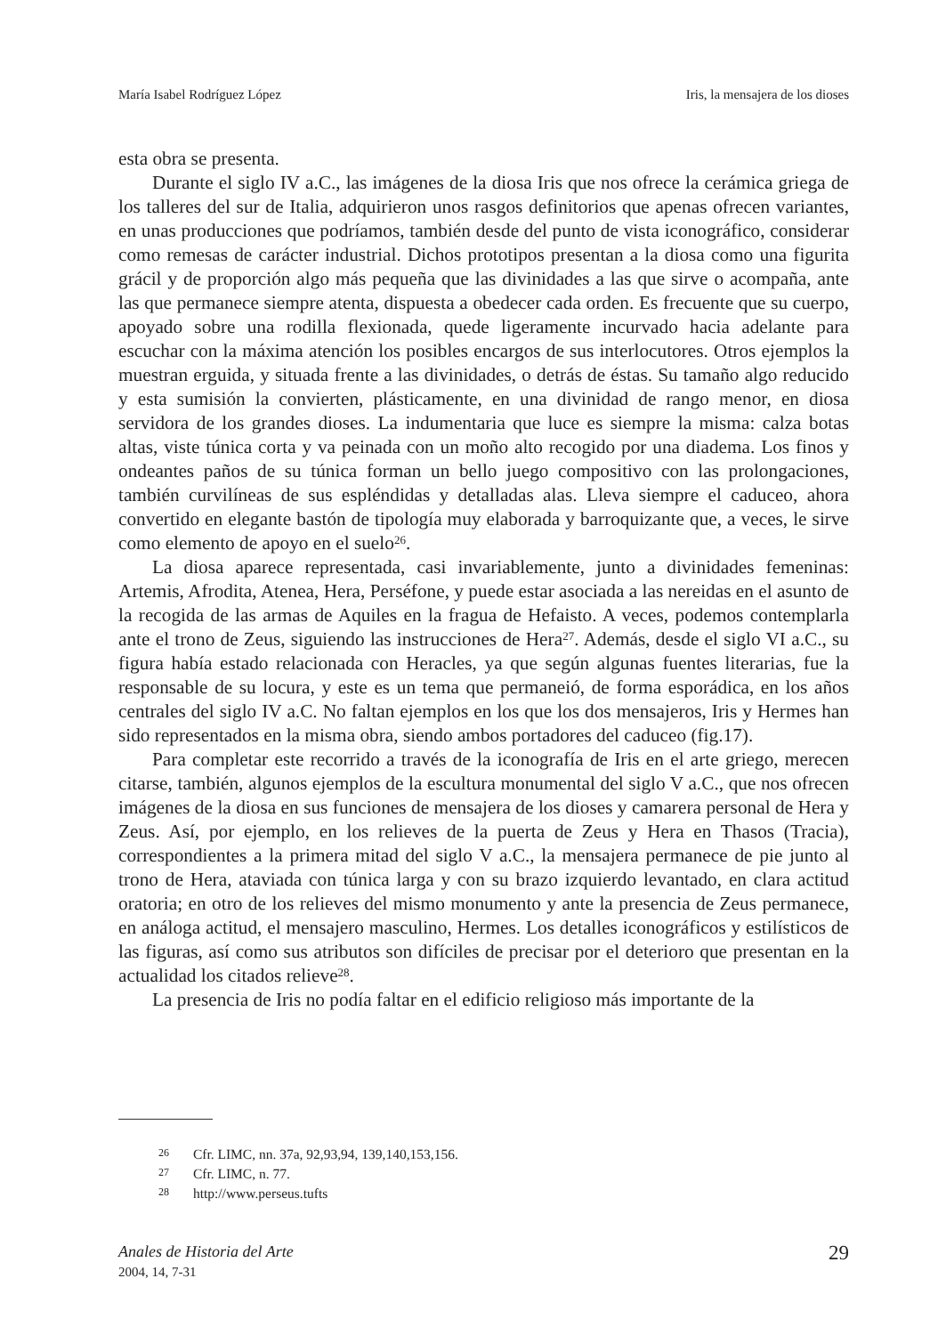María Isabel Rodríguez López Iris, la mensajera de los dioses
esta obra se presenta.
Durante el siglo IV a.C., las imágenes de la diosa Iris que nos ofrece la cerámica griega de los talleres del sur de Italia, adquirieron unos rasgos definitorios que apenas ofrecen variantes, en unas producciones que podríamos, también desde del punto de vista iconográfico, considerar como remesas de carácter industrial. Dichos prototipos presentan a la diosa como una figurita grácil y de proporción algo más pequeña que las divinidades a las que sirve o acompaña, ante las que permanece siempre atenta, dispuesta a obedecer cada orden. Es frecuente que su cuerpo, apoyado sobre una rodilla flexionada, quede ligeramente incurvado hacia adelante para escuchar con la máxima atención los posibles encargos de sus interlocutores. Otros ejemplos la muestran erguida, y situada frente a las divinidades, o detrás de éstas. Su tamaño algo reducido y esta sumisión la convierten, plásticamente, en una divinidad de rango menor, en diosa servidora de los grandes dioses. La indumentaria que luce es siempre la misma: calza botas altas, viste túnica corta y va peinada con un moño alto recogido por una diadema. Los finos y ondeantes paños de su túnica forman un bello juego compositivo con las prolongaciones, también curvilíneas de sus espléndidas y detalladas alas. Lleva siempre el caduceo, ahora convertido en elegante bastón de tipología muy elaborada y barroquizante que, a veces, le sirve como elemento de apoyo en el suelo<sup>26</sup>.
La diosa aparece representada, casi invariablemente, junto a divinidades femeninas: Artemis, Afrodita, Atenea, Hera, Perséfone, y puede estar asociada a las nereidas en el asunto de la recogida de las armas de Aquiles en la fragua de Hefaisto. A veces, podemos contemplarla ante el trono de Zeus, siguiendo las instrucciones de Hera<sup>27</sup>. Además, desde el siglo VI a.C., su figura había estado relacionada con Heracles, ya que según algunas fuentes literarias, fue la responsable de su locura, y este es un tema que permaneió, de forma esporádica, en los años centrales del siglo IV a.C. No faltan ejemplos en los que los dos mensajeros, Iris y Hermes han sido representados en la misma obra, siendo ambos portadores del caduceo (fig.17).
Para completar este recorrido a través de la iconografía de Iris en el arte griego, merecen citarse, también, algunos ejemplos de la escultura monumental del siglo V a.C., que nos ofrecen imágenes de la diosa en sus funciones de mensajera de los dioses y camarera personal de Hera y Zeus. Así, por ejemplo, en los relieves de la puerta de Zeus y Hera en Thasos (Tracia), correspondientes a la primera mitad del siglo V a.C., la mensajera permanece de pie junto al trono de Hera, ataviada con túnica larga y con su brazo izquierdo levantado, en clara actitud oratoria; en otro de los relieves del mismo monumento y ante la presencia de Zeus permanece, en análoga actitud, el mensajero masculino, Hermes. Los detalles iconográficos y estilísticos de las figuras, así como sus atributos son difíciles de precisar por el deterioro que presentan en la actualidad los citados relieve<sup>28</sup>.
La presencia de Iris no podía faltar en el edificio religioso más importante de la
26 Cfr. LIMC, nn. 37a, 92,93,94, 139,140,153,156.
27 Cfr. LIMC, n. 77.
28 http://www.perseus.tufts
Anales de Historia del Arte
2004, 14, 7-31
29